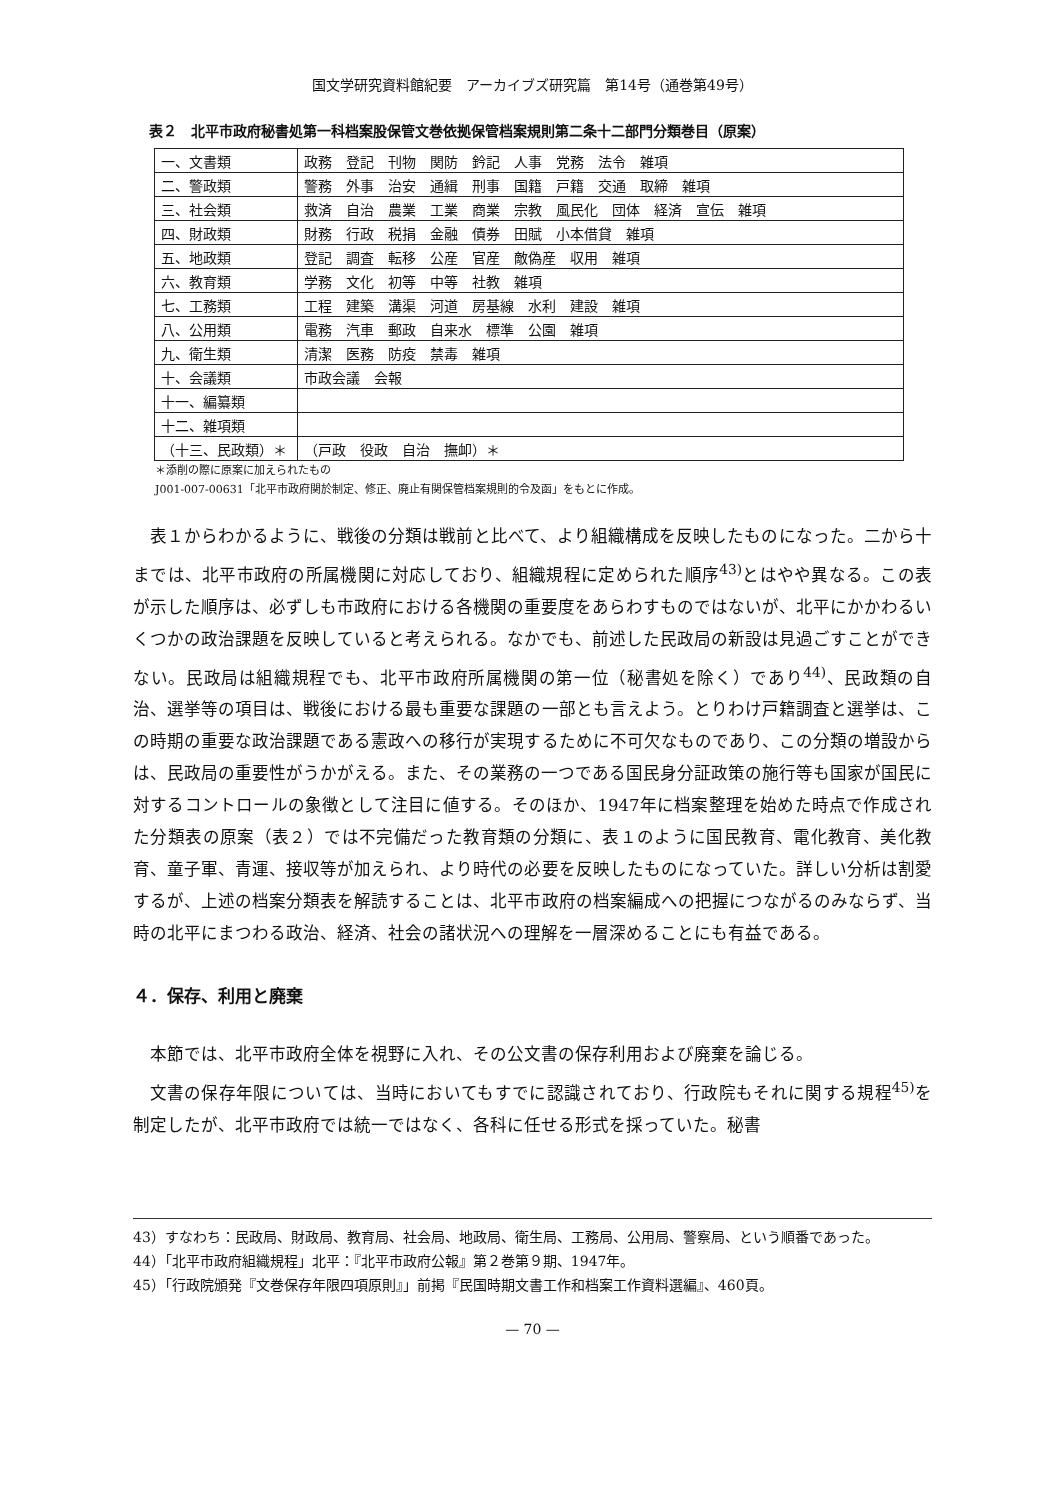国文学研究資料館紀要　アーカイブズ研究篇　第14号（通巻第49号）
表２　北平市政府秘書処第一科档案股保管文巻依拠保管档案規則第二条十二部門分類巻目（原案）
| 一、文書類 | 政務 登記 刊物 関防 鈐記 人事 党務 法令 雑項 |
| 二、警政類 | 警務 外事 治安 通緝 刑事 国籍 戸籍 交通 取締 雑項 |
| 三、社会類 | 救済 自治 農業 工業 商業 宗教 風民化 団体 経済 宣伝 雑項 |
| 四、財政類 | 財務 行政 税捐 金融 債券 田賦 小本借貸 雑項 |
| 五、地政類 | 登記 調査 転移 公産 官産 敵偽産 収用 雑項 |
| 六、教育類 | 学務 文化 初等 中等 社教 雑項 |
| 七、工務類 | 工程 建築 溝渠 河道 房基線 水利 建設 雑項 |
| 八、公用類 | 電務 汽車 郵政 自来水 標準 公園 雑項 |
| 九、衛生類 | 清潔 医務 防疫 禁毒 雑項 |
| 十、会議類 | 市政会議 会報 |
| 十一、編纂類 | |
| 十二、雑項類 | |
| （十三、民政類）＊ | （戸政 役政 自治 撫卹）＊ |
＊添削の際に原案に加えられたもの
J001-007-00631「北平市政府関於制定、修正、廃止有関保管档案規則的令及函」をもとに作成。
表１からわかるように、戦後の分類は戦前と比べて、より組織構成を反映したものになった。二から十までは、北平市政府の所属機関に対応しており、組織規程に定められた順序<sup>43)</sup>とはやや異なる。この表が示した順序は、必ずしも市政府における各機関の重要度をあらわすものではないが、北平にかかわるいくつかの政治課題を反映していると考えられる。なかでも、前述した民政局の新設は見過ごすことができない。民政局は組織規程でも、北平市政府所属機関の第一位（秘書処を除く）であり<sup>44)</sup>、民政類の自治、選挙等の項目は、戦後における最も重要な課題の一部とも言えよう。とりわけ戸籍調査と選挙は、この時期の重要な政治課題である憲政への移行が実現するために不可欠なものであり、この分類の増設からは、民政局の重要性がうかがえる。また、その業務の一つである国民身分証政策の施行等も国家が国民に対するコントロールの象徴として注目に値する。そのほか、1947年に档案整理を始めた時点で作成された分類表の原案（表２）では不完備だった教育類の分類に、表１のように国民教育、電化教育、美化教育、童子軍、青運、接収等が加えられ、より時代の必要を反映したものになっていた。詳しい分析は割愛するが、上述の档案分類表を解読することは、北平市政府の档案編成への把握につながるのみならず、当時の北平にまつわる政治、経済、社会の諸状況への理解を一層深めることにも有益である。
４．保存、利用と廃棄
本節では、北平市政府全体を視野に入れ、その公文書の保存利用および廃棄を論じる。
文書の保存年限については、当時においてもすでに認識されており、行政院もそれに関する規程<sup>45)</sup>を制定したが、北平市政府では統一ではなく、各科に任せる形式を採っていた。秘書
43）すなわち：民政局、財政局、教育局、社会局、地政局、衛生局、工務局、公用局、警察局、という順番であった。
44）「北平市政府組織規程」北平：『北平市政府公報』第２巻第９期、1947年。
45）「行政院頒発『文巻保存年限四項原則』」前掲『民国時期文書工作和档案工作資料選編』、460頁。
— 70 —